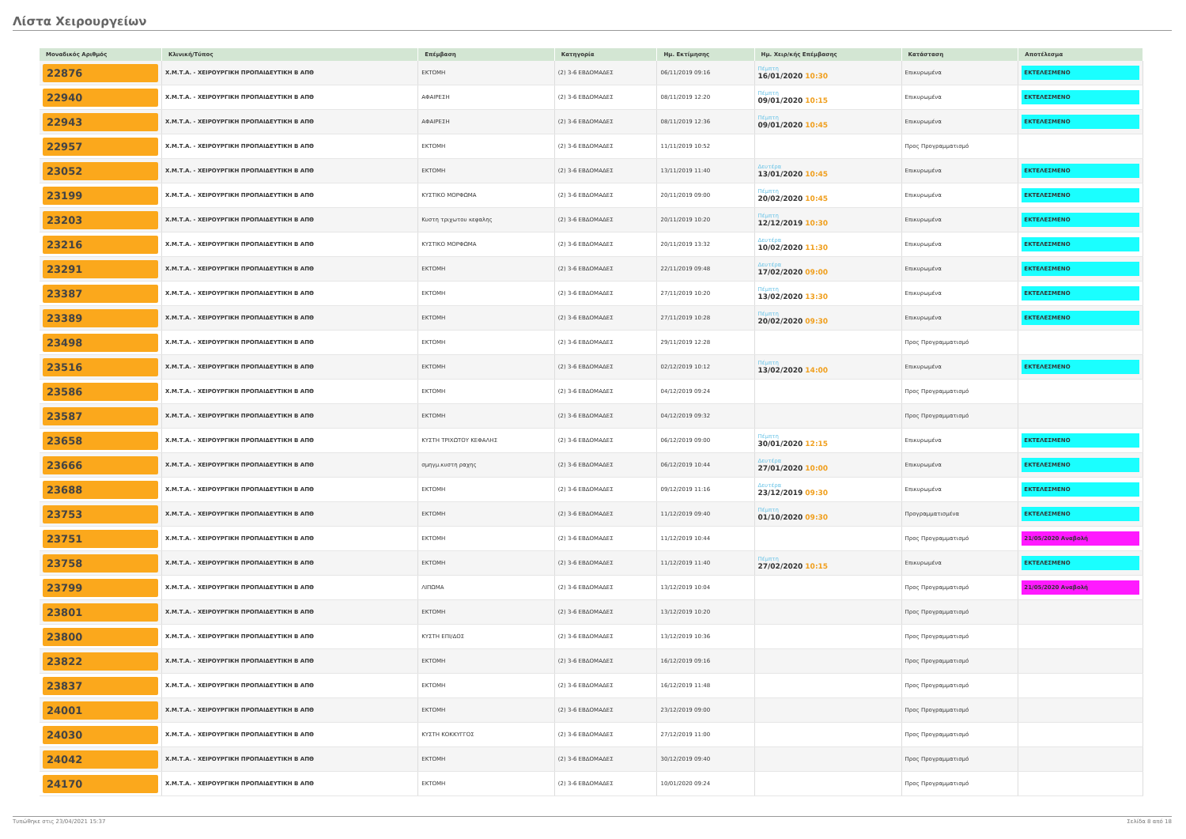Λίστα Χειρουργείων
| Μοναδικός Αριθμός | Κλινική/Τύπος | Επέμβαση | Κατηγορία | Ημ. Εκτίμησης | Ημ. Χειρ/κής Επέμβασης | Κατάσταση | Αποτέλεσμα |
| --- | --- | --- | --- | --- | --- | --- | --- |
| 22876 | Χ.Μ.Τ.Α. - ΧΕΙΡΟΥΡΓΙΚΗ ΠΡΟΠΑΙΔΕΥΤΙΚΗ Β ΑΠΘ | ΕΚΤΟΜΗ | (2) 3-6 ΕΒΔΟΜΑΔΕΣ | 06/11/2019 09:16 | Πέμπτη 16/01/2020 10:30 | Επικυρωμένα | ΕΚΤΕΛΕΣΜΕΝΟ |
| 22940 | Χ.Μ.Τ.Α. - ΧΕΙΡΟΥΡΓΙΚΗ ΠΡΟΠΑΙΔΕΥΤΙΚΗ Β ΑΠΘ | ΑΦΑΙΡΕΣΗ | (2) 3-6 ΕΒΔΟΜΑΔΕΣ | 08/11/2019 12:20 | Πέμπτη 09/01/2020 10:15 | Επικυρωμένα | ΕΚΤΕΛΕΣΜΕΝΟ |
| 22943 | Χ.Μ.Τ.Α. - ΧΕΙΡΟΥΡΓΙΚΗ ΠΡΟΠΑΙΔΕΥΤΙΚΗ Β ΑΠΘ | ΑΦΑΙΡΕΣΗ | (2) 3-6 ΕΒΔΟΜΑΔΕΣ | 08/11/2019 12:36 | Πέμπτη 09/01/2020 10:45 | Επικυρωμένα | ΕΚΤΕΛΕΣΜΕΝΟ |
| 22957 | Χ.Μ.Τ.Α. - ΧΕΙΡΟΥΡΓΙΚΗ ΠΡΟΠΑΙΔΕΥΤΙΚΗ Β ΑΠΘ | ΕΚΤΟΜΗ | (2) 3-6 ΕΒΔΟΜΑΔΕΣ | 11/11/2019 10:52 | | Προς Προγραμματισμό | |
| 23052 | Χ.Μ.Τ.Α. - ΧΕΙΡΟΥΡΓΙΚΗ ΠΡΟΠΑΙΔΕΥΤΙΚΗ Β ΑΠΘ | ΕΚΤΟΜΗ | (2) 3-6 ΕΒΔΟΜΑΔΕΣ | 13/11/2019 11:40 | Δευτέρα 13/01/2020 10:45 | Επικυρωμένα | ΕΚΤΕΛΕΣΜΕΝΟ |
| 23199 | Χ.Μ.Τ.Α. - ΧΕΙΡΟΥΡΓΙΚΗ ΠΡΟΠΑΙΔΕΥΤΙΚΗ Β ΑΠΘ | ΚΥΣΤΙΚΟ ΜΟΡΦΩΜΑ | (2) 3-6 ΕΒΔΟΜΑΔΕΣ | 20/11/2019 09:00 | Πέμπτη 20/02/2020 10:45 | Επικυρωμένα | ΕΚΤΕΛΕΣΜΕΝΟ |
| 23203 | Χ.Μ.Τ.Α. - ΧΕΙΡΟΥΡΓΙΚΗ ΠΡΟΠΑΙΔΕΥΤΙΚΗ Β ΑΠΘ | Κυστη τριχωτου κεφαλης | (2) 3-6 ΕΒΔΟΜΑΔΕΣ | 20/11/2019 10:20 | Πέμπτη 12/12/2019 10:30 | Επικυρωμένα | ΕΚΤΕΛΕΣΜΕΝΟ |
| 23216 | Χ.Μ.Τ.Α. - ΧΕΙΡΟΥΡΓΙΚΗ ΠΡΟΠΑΙΔΕΥΤΙΚΗ Β ΑΠΘ | ΚΥΣΤΙΚΟ ΜΟΡΦΩΜΑ | (2) 3-6 ΕΒΔΟΜΑΔΕΣ | 20/11/2019 13:32 | Δευτέρα 10/02/2020 11:30 | Επικυρωμένα | ΕΚΤΕΛΕΣΜΕΝΟ |
| 23291 | Χ.Μ.Τ.Α. - ΧΕΙΡΟΥΡΓΙΚΗ ΠΡΟΠΑΙΔΕΥΤΙΚΗ Β ΑΠΘ | ΕΚΤΟΜΗ | (2) 3-6 ΕΒΔΟΜΑΔΕΣ | 22/11/2019 09:48 | Δευτέρα 17/02/2020 09:00 | Επικυρωμένα | ΕΚΤΕΛΕΣΜΕΝΟ |
| 23387 | Χ.Μ.Τ.Α. - ΧΕΙΡΟΥΡΓΙΚΗ ΠΡΟΠΑΙΔΕΥΤΙΚΗ Β ΑΠΘ | ΕΚΤΟΜΗ | (2) 3-6 ΕΒΔΟΜΑΔΕΣ | 27/11/2019 10:20 | Πέμπτη 13/02/2020 13:30 | Επικυρωμένα | ΕΚΤΕΛΕΣΜΕΝΟ |
| 23389 | Χ.Μ.Τ.Α. - ΧΕΙΡΟΥΡΓΙΚΗ ΠΡΟΠΑΙΔΕΥΤΙΚΗ Β ΑΠΘ | ΕΚΤΟΜΗ | (2) 3-6 ΕΒΔΟΜΑΔΕΣ | 27/11/2019 10:28 | Πέμπτη 20/02/2020 09:30 | Επικυρωμένα | ΕΚΤΕΛΕΣΜΕΝΟ |
| 23498 | Χ.Μ.Τ.Α. - ΧΕΙΡΟΥΡΓΙΚΗ ΠΡΟΠΑΙΔΕΥΤΙΚΗ Β ΑΠΘ | ΕΚΤΟΜΗ | (2) 3-6 ΕΒΔΟΜΑΔΕΣ | 29/11/2019 12:28 | | Προς Προγραμματισμό | |
| 23516 | Χ.Μ.Τ.Α. - ΧΕΙΡΟΥΡΓΙΚΗ ΠΡΟΠΑΙΔΕΥΤΙΚΗ Β ΑΠΘ | ΕΚΤΟΜΗ | (2) 3-6 ΕΒΔΟΜΑΔΕΣ | 02/12/2019 10:12 | Πέμπτη 13/02/2020 14:00 | Επικυρωμένα | ΕΚΤΕΛΕΣΜΕΝΟ |
| 23586 | Χ.Μ.Τ.Α. - ΧΕΙΡΟΥΡΓΙΚΗ ΠΡΟΠΑΙΔΕΥΤΙΚΗ Β ΑΠΘ | ΕΚΤΟΜΗ | (2) 3-6 ΕΒΔΟΜΑΔΕΣ | 04/12/2019 09:24 | | Προς Προγραμματισμό | |
| 23587 | Χ.Μ.Τ.Α. - ΧΕΙΡΟΥΡΓΙΚΗ ΠΡΟΠΑΙΔΕΥΤΙΚΗ Β ΑΠΘ | ΕΚΤΟΜΗ | (2) 3-6 ΕΒΔΟΜΑΔΕΣ | 04/12/2019 09:32 | | Προς Προγραμματισμό | |
| 23658 | Χ.Μ.Τ.Α. - ΧΕΙΡΟΥΡΓΙΚΗ ΠΡΟΠΑΙΔΕΥΤΙΚΗ Β ΑΠΘ | ΚΥΣΤΗ ΤΡΙΧΩΤΟΥ ΚΕΦΑΛΗΣ | (2) 3-6 ΕΒΔΟΜΑΔΕΣ | 06/12/2019 09:00 | Πέμπτη 30/01/2020 12:15 | Επικυρωμένα | ΕΚΤΕΛΕΣΜΕΝΟ |
| 23666 | Χ.Μ.Τ.Α. - ΧΕΙΡΟΥΡΓΙΚΗ ΠΡΟΠΑΙΔΕΥΤΙΚΗ Β ΑΠΘ | σμηγμ.κυστη ραχης | (2) 3-6 ΕΒΔΟΜΑΔΕΣ | 06/12/2019 10:44 | Δευτέρα 27/01/2020 10:00 | Επικυρωμένα | ΕΚΤΕΛΕΣΜΕΝΟ |
| 23688 | Χ.Μ.Τ.Α. - ΧΕΙΡΟΥΡΓΙΚΗ ΠΡΟΠΑΙΔΕΥΤΙΚΗ Β ΑΠΘ | ΕΚΤΟΜΗ | (2) 3-6 ΕΒΔΟΜΑΔΕΣ | 09/12/2019 11:16 | Δευτέρα 23/12/2019 09:30 | Επικυρωμένα | ΕΚΤΕΛΕΣΜΕΝΟ |
| 23753 | Χ.Μ.Τ.Α. - ΧΕΙΡΟΥΡΓΙΚΗ ΠΡΟΠΑΙΔΕΥΤΙΚΗ Β ΑΠΘ | ΕΚΤΟΜΗ | (2) 3-6 ΕΒΔΟΜΑΔΕΣ | 11/12/2019 09:40 | Πέμπτη 01/10/2020 09:30 | Προγραμματισμένα | ΕΚΤΕΛΕΣΜΕΝΟ |
| 23751 | Χ.Μ.Τ.Α. - ΧΕΙΡΟΥΡΓΙΚΗ ΠΡΟΠΑΙΔΕΥΤΙΚΗ Β ΑΠΘ | ΕΚΤΟΜΗ | (2) 3-6 ΕΒΔΟΜΑΔΕΣ | 11/12/2019 10:44 | | Προς Προγραμματισμό | 21/05/2020 Αναβολή |
| 23758 | Χ.Μ.Τ.Α. - ΧΕΙΡΟΥΡΓΙΚΗ ΠΡΟΠΑΙΔΕΥΤΙΚΗ Β ΑΠΘ | ΕΚΤΟΜΗ | (2) 3-6 ΕΒΔΟΜΑΔΕΣ | 11/12/2019 11:40 | Πέμπτη 27/02/2020 10:15 | Επικυρωμένα | ΕΚΤΕΛΕΣΜΕΝΟ |
| 23799 | Χ.Μ.Τ.Α. - ΧΕΙΡΟΥΡΓΙΚΗ ΠΡΟΠΑΙΔΕΥΤΙΚΗ Β ΑΠΘ | ΛΙΠΩΜΑ | (2) 3-6 ΕΒΔΟΜΑΔΕΣ | 13/12/2019 10:04 | | Προς Προγραμματισμό | 21/05/2020 Αναβολή |
| 23801 | Χ.Μ.Τ.Α. - ΧΕΙΡΟΥΡΓΙΚΗ ΠΡΟΠΑΙΔΕΥΤΙΚΗ Β ΑΠΘ | ΕΚΤΟΜΗ | (2) 3-6 ΕΒΔΟΜΑΔΕΣ | 13/12/2019 10:20 | | Προς Προγραμματισμό | |
| 23800 | Χ.Μ.Τ.Α. - ΧΕΙΡΟΥΡΓΙΚΗ ΠΡΟΠΑΙΔΕΥΤΙΚΗ Β ΑΠΘ | ΚΥΣΤΗ ΕΠΙ/ΔΟΣ | (2) 3-6 ΕΒΔΟΜΑΔΕΣ | 13/12/2019 10:36 | | Προς Προγραμματισμό | |
| 23822 | Χ.Μ.Τ.Α. - ΧΕΙΡΟΥΡΓΙΚΗ ΠΡΟΠΑΙΔΕΥΤΙΚΗ Β ΑΠΘ | ΕΚΤΟΜΗ | (2) 3-6 ΕΒΔΟΜΑΔΕΣ | 16/12/2019 09:16 | | Προς Προγραμματισμό | |
| 23837 | Χ.Μ.Τ.Α. - ΧΕΙΡΟΥΡΓΙΚΗ ΠΡΟΠΑΙΔΕΥΤΙΚΗ Β ΑΠΘ | ΕΚΤΟΜΗ | (2) 3-6 ΕΒΔΟΜΑΔΕΣ | 16/12/2019 11:48 | | Προς Προγραμματισμό | |
| 24001 | Χ.Μ.Τ.Α. - ΧΕΙΡΟΥΡΓΙΚΗ ΠΡΟΠΑΙΔΕΥΤΙΚΗ Β ΑΠΘ | ΕΚΤΟΜΗ | (2) 3-6 ΕΒΔΟΜΑΔΕΣ | 23/12/2019 09:00 | | Προς Προγραμματισμό | |
| 24030 | Χ.Μ.Τ.Α. - ΧΕΙΡΟΥΡΓΙΚΗ ΠΡΟΠΑΙΔΕΥΤΙΚΗ Β ΑΠΘ | ΚΥΣΤΗ ΚΟΚΚΥΓΓΟΣ | (2) 3-6 ΕΒΔΟΜΑΔΕΣ | 27/12/2019 11:00 | | Προς Προγραμματισμό | |
| 24042 | Χ.Μ.Τ.Α. - ΧΕΙΡΟΥΡΓΙΚΗ ΠΡΟΠΑΙΔΕΥΤΙΚΗ Β ΑΠΘ | ΕΚΤΟΜΗ | (2) 3-6 ΕΒΔΟΜΑΔΕΣ | 30/12/2019 09:40 | | Προς Προγραμματισμό | |
| 24170 | Χ.Μ.Τ.Α. - ΧΕΙΡΟΥΡΓΙΚΗ ΠΡΟΠΑΙΔΕΥΤΙΚΗ Β ΑΠΘ | ΕΚΤΟΜΗ | (2) 3-6 ΕΒΔΟΜΑΔΕΣ | 10/01/2020 09:24 | | Προς Προγραμματισμό | |
Τυπώθηκε στις 23/04/2021 15:37 Σελίδα 8 από 18